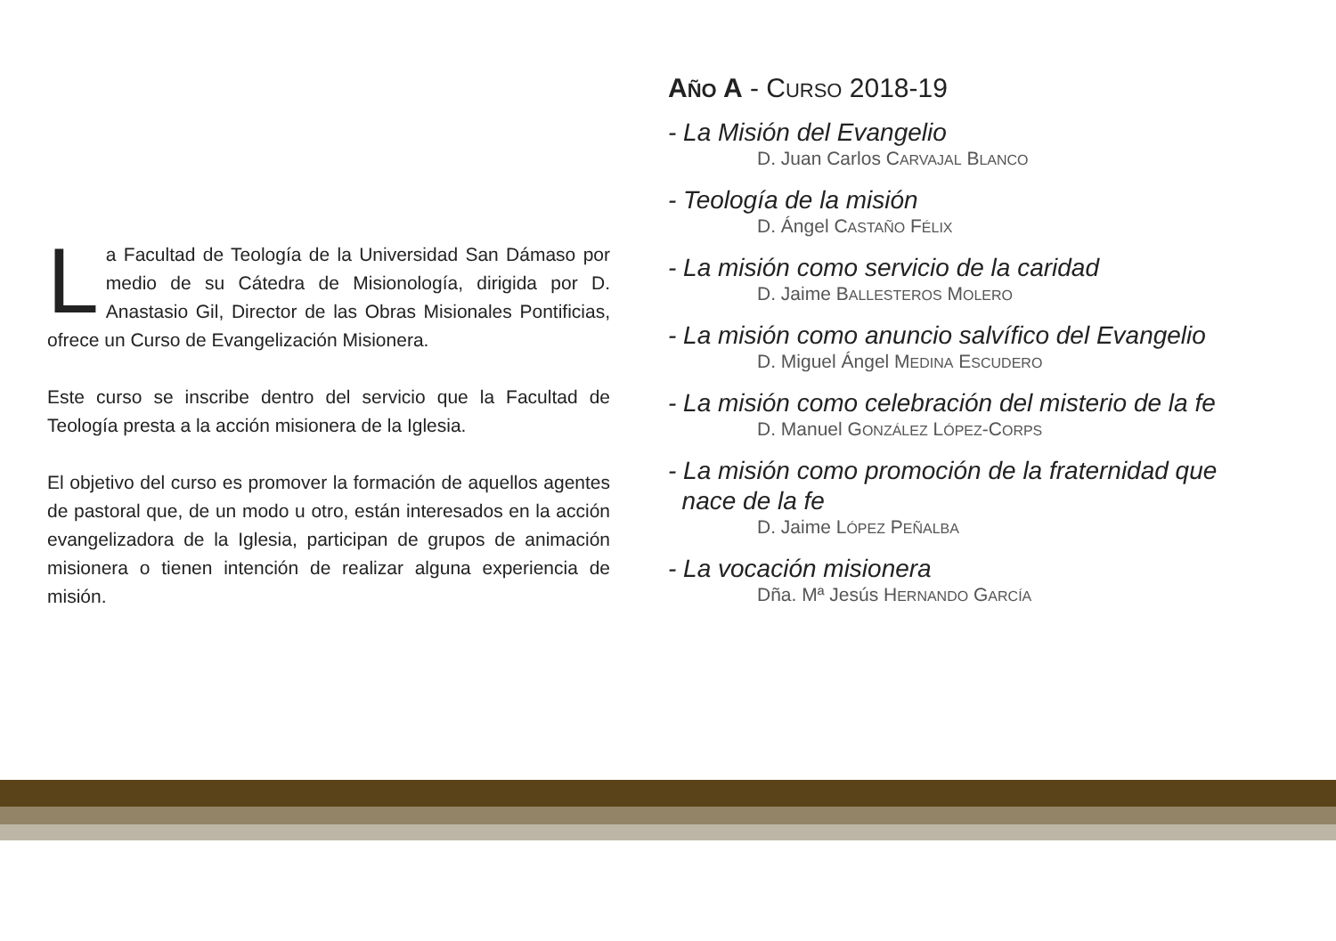La Facultad de Teología de la Universidad San Dámaso por medio de su Cátedra de Misionología, dirigida por D. Anastasio Gil, Director de las Obras Misionales Pontificias, ofrece un Curso de Evangelización Misionera.
Este curso se inscribe dentro del servicio que la Facultad de Teología presta a la acción misionera de la Iglesia.
El objetivo del curso es promover la formación de aquellos agentes de pastoral que, de un modo u otro, están interesados en la acción evangelizadora de la Iglesia, participan de grupos de animación misionera o tienen intención de realizar alguna experiencia de misión.
AÑO A - CURSO 2018-19
- La Misión del Evangelio
D. Juan Carlos CARVAJAL BLANCO
- Teología de la misión
D. Ángel CASTAÑO FÉLIX
- La misión como servicio de la caridad
D. Jaime BALLESTEROS MOLERO
- La misión como anuncio salvífico del Evangelio
D. Miguel Ángel MEDINA ESCUDERO
- La misión como celebración del misterio de la fe
D. Manuel GONZÁLEZ LÓPEZ-CORPS
- La misión como promoción de la fraternidad que
nace de la fe
D. Jaime LÓPEZ PEÑALBA
- La vocación misionera
Dña. Mª Jesús HERNANDO GARCÍA